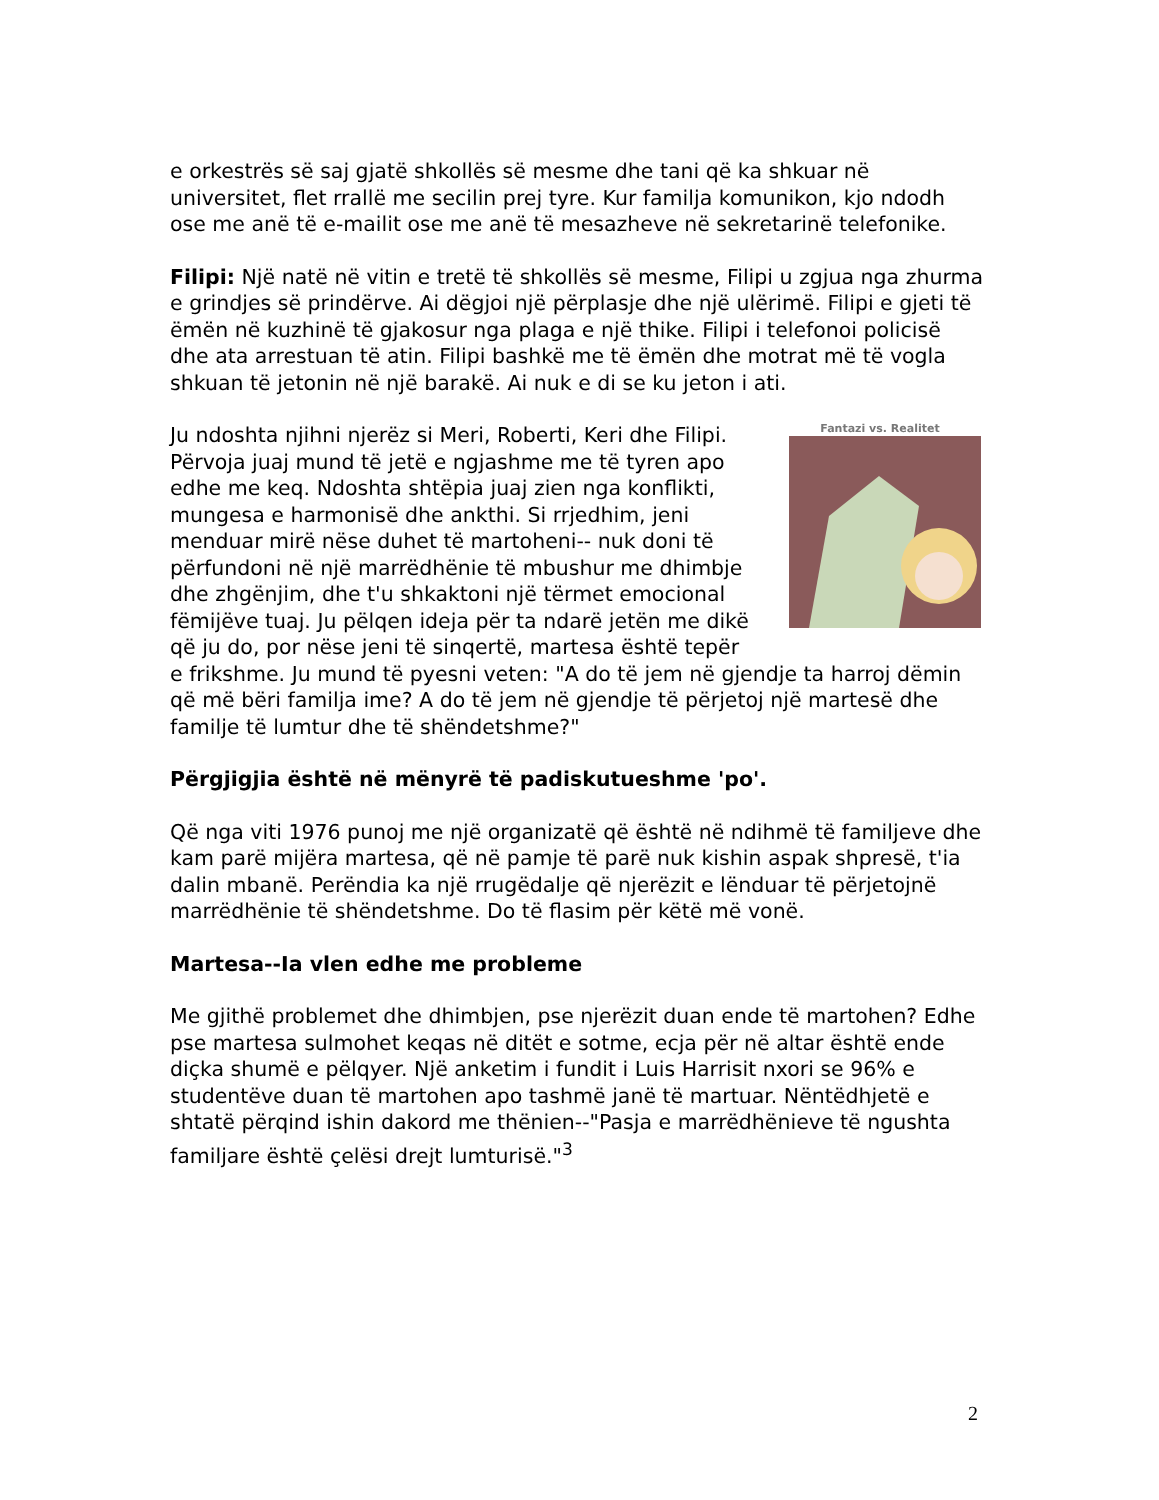e orkestrës së saj gjatë shkollës së mesme dhe tani që ka shkuar në universitet, flet rrallë me secilin prej tyre. Kur familja komunikon, kjo ndodh ose me anë të e-mailit ose me anë të mesazheve në sekretarinë telefonike.
Filipi: Një natë në vitin e tretë të shkollës së mesme, Filipi u zgjua nga zhurma e grindjes së prindërve. Ai dëgjoi një përplasje dhe një ulërimë. Filipi e gjeti të ëmën në kuzhinë të gjakosur nga plaga e një thike. Filipi i telefonoi policisë dhe ata arrestuan të atin. Filipi bashkë me të ëmën dhe motrat më të vogla shkuan të jetonin në një barakë. Ai nuk e di se ku jeton i ati.
Fantazi vs. Realitet
Ju ndoshta njihni njerëz si Meri, Roberti, Keri dhe Filipi. Përvoja juaj mund të jetë e ngjashme me të tyren apo edhe me keq. Ndoshta shtëpia juaj zien nga konflikti, mungesa e harmonisë dhe ankthi. Si rrjedhim, jeni menduar mirë nëse duhet të martoheni-- nuk doni të përfundoni në një marrëdhënie të mbushur me dhimbje dhe zhgënjim, dhe t'u shkaktoni një tërmet emocional fëmijëve tuaj. Ju pëlqen ideja për ta ndarë jetën me dikë që ju do, por nëse jeni të sinqertë, martesa është tepër e frikshme. Ju mund të pyesni veten: "A do të jem në gjendje ta harroj dëmin që më bëri familja ime? A do të jem në gjendje të përjetoj një martesë dhe familje të lumtur dhe të shëndetshme?"
Përgjigjia është në mënyrë të padiskutueshme 'po'.
Që nga viti 1976 punoj me një organizatë që është në ndihmë të familjeve dhe kam parë mijëra martesa, që në pamje të parë nuk kishin aspak shpresë, t'ia dalin mbanë. Perëndia ka një rrugëdalje që njerëzit e lënduar të përjetojnë marrëdhënie të shëndetshme. Do të flasim për këtë më vonë.
Martesa--Ia vlen edhe me probleme
Me gjithë problemet dhe dhimbjen, pse njerëzit duan ende të martohen? Edhe pse martesa sulmohet keqas në ditët e sotme, ecja për në altar është ende diçka shumë e pëlqyer. Një anketim i fundit i Luis Harrisit nxori se 96% e studentëve duan të martohen apo tashmë janë të martuar. Nëntëdhjetë e shtatë përqind ishin dakord me thënien--"Pasja e marrëdhënieve të ngushta familjare është çelësi drejt lumturisë."<sup>3</sup>
2